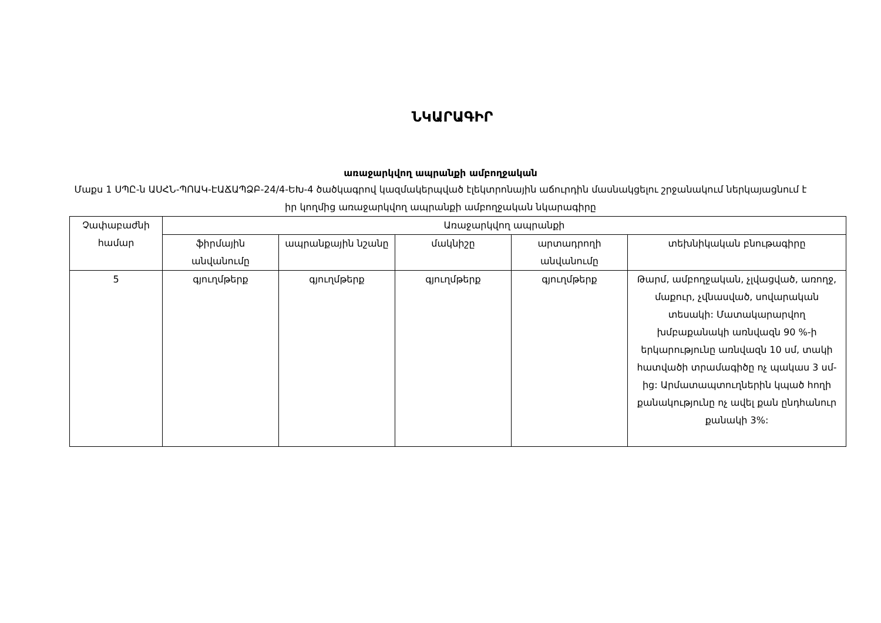ՆԿԱՐԱԳԻՐ
առաջարկվող ապրանքի ամբողջական
Մաքս 1 ՍՊԸ-ն ԱՍՀՆ-ՊՈԱԿ-ԷԱՃԱՊՁԲ-24/4-ԵԽ-4 ծածկագրով կազմակերպված էլեկտրոնային աճուրդին մասնակցելու շրջանակում ներկայացնում է իր կողմից առաջարկվող ապրանքի ամբողջական նկարագիրը
| Չափաբաժնի համար | Առաջարկվող ապրանքի | | | | |
| --- | --- | --- | --- | --- | --- |
| | ֆիրմային անվանումը | ապրանքային նշանը | մակնիշը | արտադրողի անվանումը | տեխնիկական բնութագիրը |
| 5 | գյուղմթերք | գյուղմթերք | գյուղմթերք | գյուղմթերք | Թարմ, ամբողջական, չլվացված, առողջ, մաքուր, չվնասված, սովարական տեսակի: Մատակարարվող խմբաքանակի առնվազն 90 %-ի երկարությունը առնվազն 10 սմ, տակի հատվածի տրամագիծը ոչ պակաս 3 սմ-ից: Արմատապտուղներին կպած հողի քանակությունը ոչ ավել քան ընդհանուր քանակի 3%: |